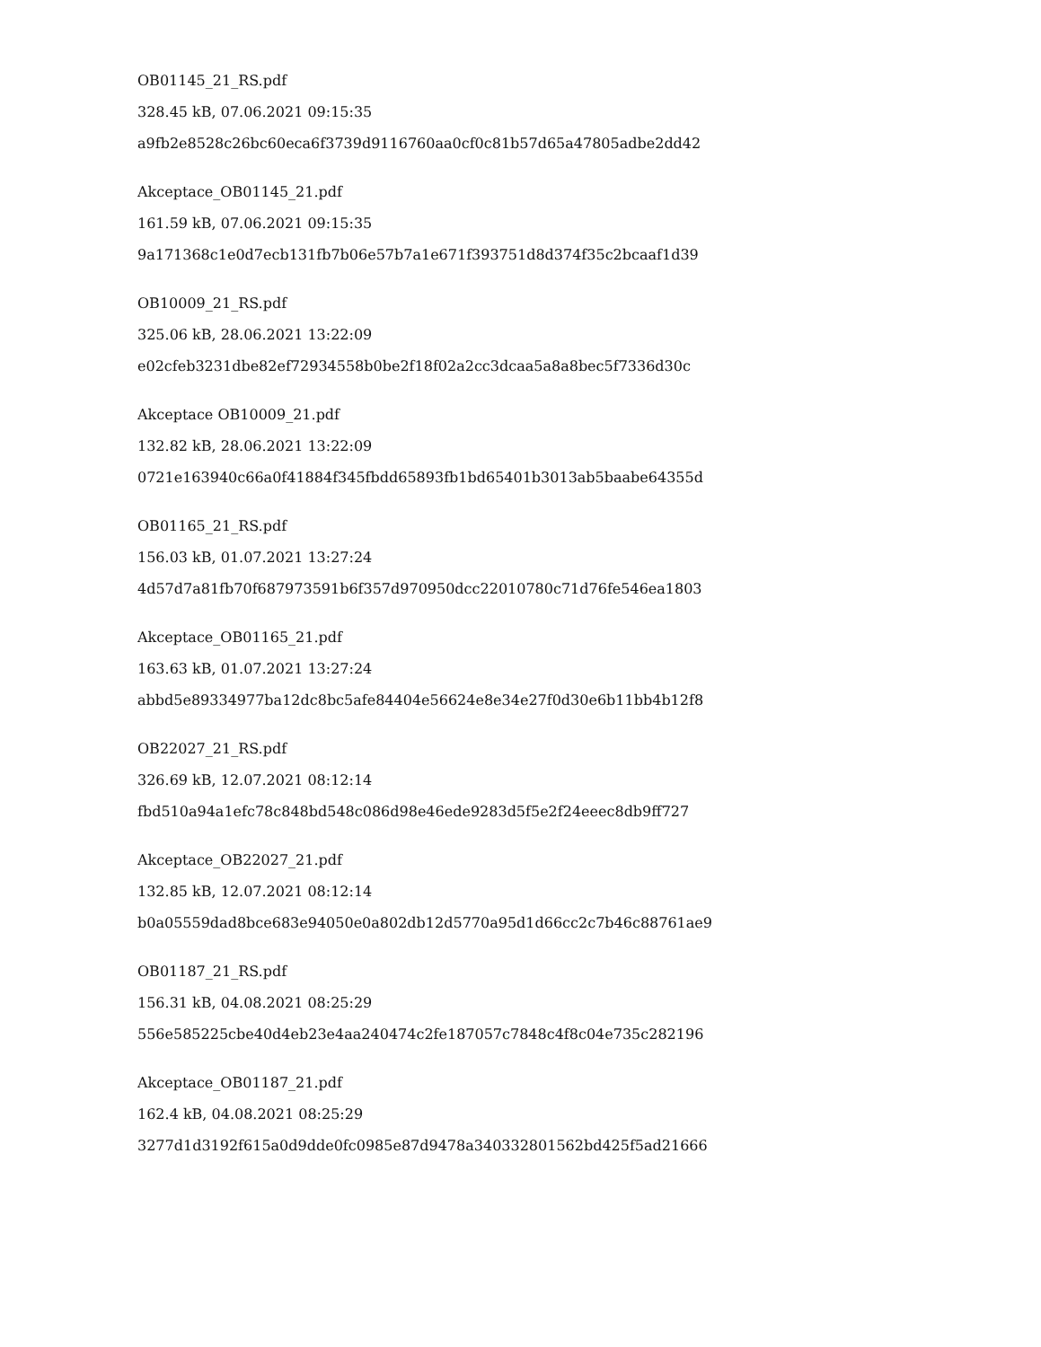OB01145_21_RS.pdf
328.45 kB, 07.06.2021 09:15:35
a9fb2e8528c26bc60eca6f3739d9116760aa0cf0c81b57d65a47805adbe2dd42
Akceptace_OB01145_21.pdf
161.59 kB, 07.06.2021 09:15:35
9a171368c1e0d7ecb131fb7b06e57b7a1e671f393751d8d374f35c2bcaaf1d39
OB10009_21_RS.pdf
325.06 kB, 28.06.2021 13:22:09
e02cfeb3231dbe82ef72934558b0be2f18f02a2cc3dcaa5a8a8bec5f7336d30c
Akceptace OB10009_21.pdf
132.82 kB, 28.06.2021 13:22:09
0721e163940c66a0f41884f345fbdd65893fb1bd65401b3013ab5baabe64355d
OB01165_21_RS.pdf
156.03 kB, 01.07.2021 13:27:24
4d57d7a81fb70f687973591b6f357d970950dcc22010780c71d76fe546ea1803
Akceptace_OB01165_21.pdf
163.63 kB, 01.07.2021 13:27:24
abbd5e89334977ba12dc8bc5afe84404e56624e8e34e27f0d30e6b11bb4b12f8
OB22027_21_RS.pdf
326.69 kB, 12.07.2021 08:12:14
fbd510a94a1efc78c848bd548c086d98e46ede9283d5f5e2f24eeec8db9ff727
Akceptace_OB22027_21.pdf
132.85 kB, 12.07.2021 08:12:14
b0a05559dad8bce683e94050e0a802db12d5770a95d1d66cc2c7b46c88761ae9
OB01187_21_RS.pdf
156.31 kB, 04.08.2021 08:25:29
556e585225cbe40d4eb23e4aa240474c2fe187057c7848c4f8c04e735c282196
Akceptace_OB01187_21.pdf
162.4 kB, 04.08.2021 08:25:29
3277d1d3192f615a0d9dde0fc0985e87d9478a340332801562bd425f5ad21666